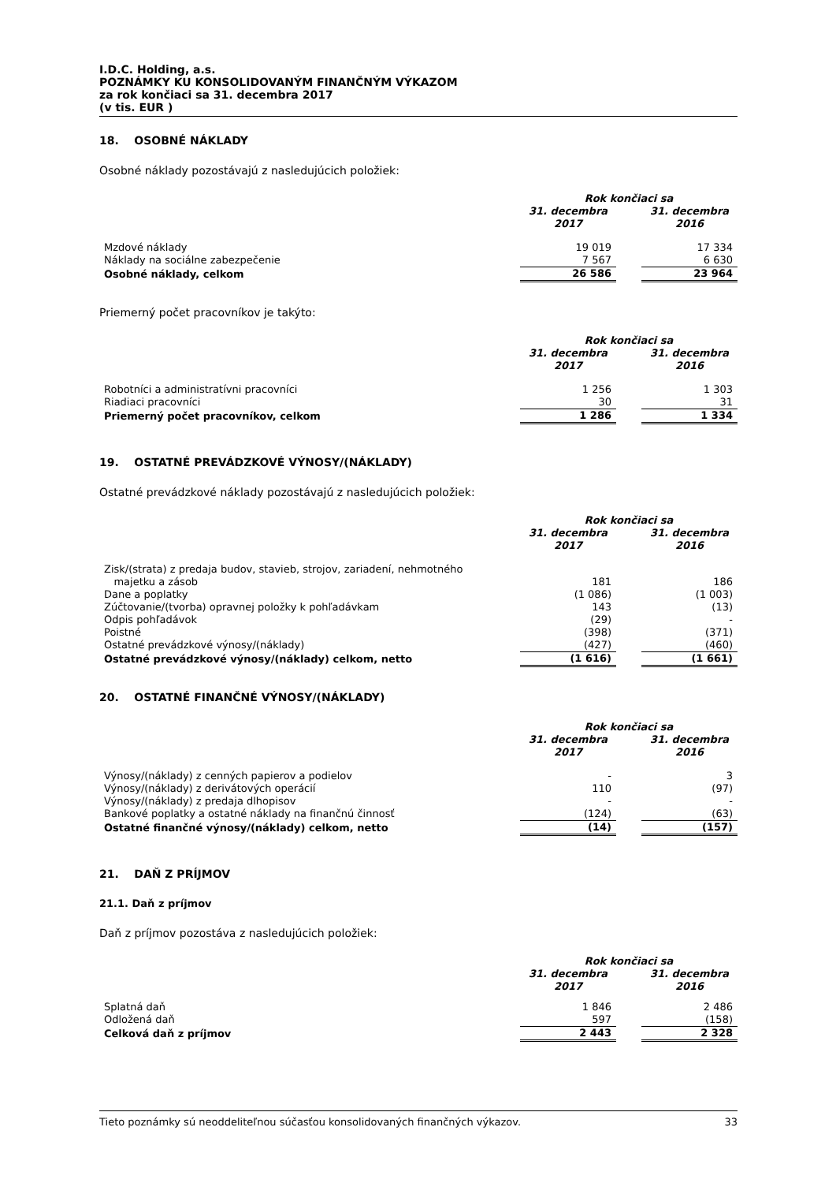I.D.C. Holding, a.s.
POZNÁMKY KU KONSOLIDOVANÝM FINANČNÝM VÝKAZOM
za rok končiaci sa 31. decembra 2017
(v tis. EUR )
18. OSOBNÉ NÁKLADY
Osobné náklady pozostávajú z nasledujúcich položiek:
| | Rok končiaci sa | | |
| --- | --- | --- | --- |
| | 31. decembra 2017 | | 31. decembra 2016 |
| Mzdové náklady | 19 019 | | 17 334 |
| Náklady na sociálne zabezpečenie | 7 567 | | 6 630 |
| Osobné náklady, celkom | 26 586 | | 23 964 |
Priemerný počet pracovníkov je takýto:
| | Rok končiaci sa | | |
| --- | --- | --- | --- |
| | 31. decembra 2017 | | 31. decembra 2016 |
| Robotníci a administratívni pracovníci | 1 256 | | 1 303 |
| Riadiaci pracovníci | 30 | | 31 |
| Priemerný počet pracovníkov, celkom | 1 286 | | 1 334 |
19. OSTATNÉ PREVÁDZKOVÉ VÝNOSY/(NÁKLADY)
Ostatné prevádzkové náklady pozostávajú z nasledujúcich položiek:
| | Rok končiaci sa | | |
| --- | --- | --- | --- |
| | 31. decembra 2017 | | 31. decembra 2016 |
| Zisk/(strata) z predaja budov, stavieb, strojov, zariadení, nehmotného majetku a zásob | 181 | | 186 |
| Dane a poplatky | (1 086) | | (1 003) |
| Zúčtovanie/(tvorba) opravnej položky k pohľadávkam | 143 | | (13) |
| Odpis pohľadávok | (29) | | - |
| Poistné | (398) | | (371) |
| Ostatné prevádzkové výnosy/(náklady) | (427) | | (460) |
| Ostatné prevádzkové výnosy/(náklady) celkom, netto | (1 616) | | (1 661) |
20. OSTATNÉ FINANČNÉ VÝNOSY/(NÁKLADY)
| | Rok končiaci sa | | |
| --- | --- | --- | --- |
| | 31. decembra 2017 | | 31. decembra 2016 |
| Výnosy/(náklady) z cenných papierov a podielov | - | | 3 |
| Výnosy/(náklady) z derivátových operácií | 110 | | (97) |
| Výnosy/(náklady) z predaja dlhopisov | - | | - |
| Bankové poplatky a ostatné náklady na finančnú činnosť | (124) | | (63) |
| Ostatné finančné výnosy/(náklady) celkom, netto | (14) | | (157) |
21. DAŇ Z PRÍJMOV
21.1. Daň z príjmov
Daň z príjmov pozostáva z nasledujúcich položiek:
| | Rok končiaci sa | | |
| --- | --- | --- | --- |
| | 31. decembra 2017 | | 31. decembra 2016 |
| Splatná daň | 1 846 | | 2 486 |
| Odložená daň | 597 | | (158) |
| Celková daň z príjmov | 2 443 | | 2 328 |
Tieto poznámky sú neoddeliteľnou súčasťou konsolidovaných finančných výkazov. 33